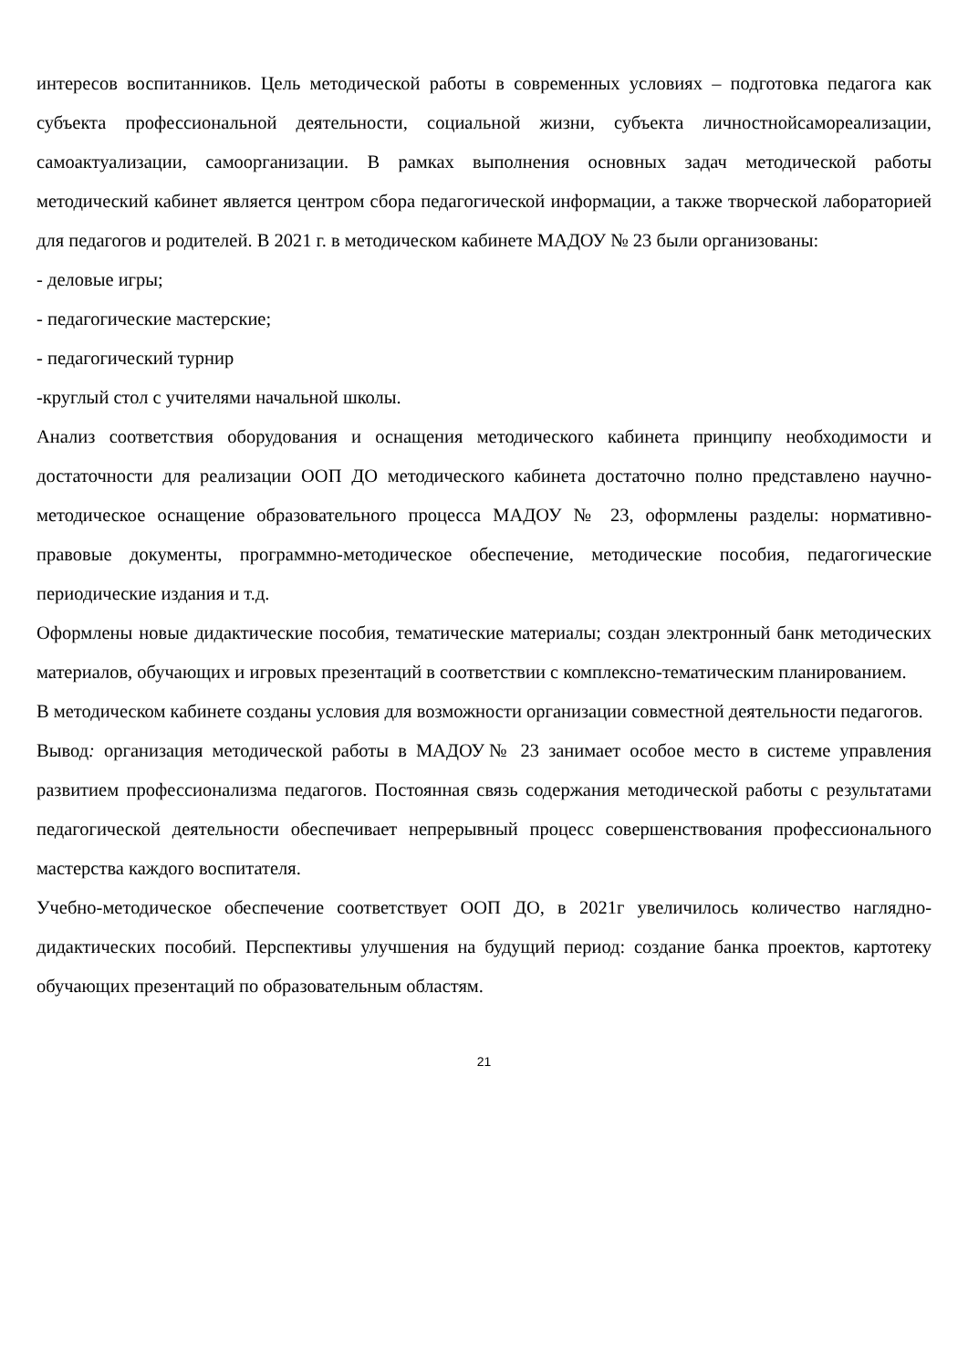интересов воспитанников. Цель методической работы в современных условиях – подготовка педагога как субъекта профессиональной деятельности, социальной жизни, субъекта личностнойсамореализации, самоактуализации, самоорганизации. В рамках выполнения основных задач методической работы методический кабинет является центром сбора педагогической информации, а также творческой лабораторией для педагогов и родителей. В 2021 г. в методическом кабинете МАДОУ № 23 были организованы:
- деловые игры;
- педагогические мастерские;
- педагогический турнир
-круглый стол с учителями начальной школы.
Анализ соответствия оборудования и оснащения методического кабинета принципу необходимости и достаточности для реализации ООП ДО методического кабинета достаточно полно представлено научно-методическое оснащение образовательного процесса МАДОУ № 23, оформлены разделы: нормативно-правовые документы, программно-методическое обеспечение, методические пособия, педагогические периодические издания и т.д.
Оформлены новые дидактические пособия, тематические материалы; создан электронный банк методических материалов, обучающих и игровых презентаций в соответствии с комплексно-тематическим планированием.
В методическом кабинете созданы условия для возможности организации совместной деятельности педагогов.
Вывод: организация методической работы в МАДОУ№ 23 занимает особое место в системе управления развитием профессионализма педагогов. Постоянная связь содержания методической работы с результатами педагогической деятельности обеспечивает непрерывный процесс совершенствования профессионального мастерства каждого воспитателя.
Учебно-методическое обеспечение соответствует ООП ДО, в 2021г увеличилось количество наглядно-дидактических пособий. Перспективы улучшения на будущий период: создание банка проектов, картотеку обучающих презентаций по образовательным областям.
21